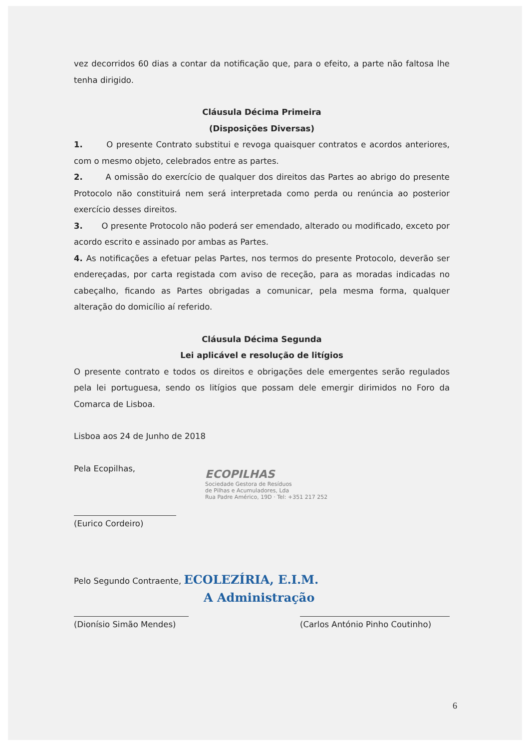vez decorridos 60 dias a contar da notificação que, para o efeito, a parte não faltosa lhe tenha dirigido.
Cláusula Décima Primeira
(Disposições Diversas)
1. O presente Contrato substitui e revoga quaisquer contratos e acordos anteriores, com o mesmo objeto, celebrados entre as partes.
2. A omissão do exercício de qualquer dos direitos das Partes ao abrigo do presente Protocolo não constituirá nem será interpretada como perda ou renúncia ao posterior exercício desses direitos.
3. O presente Protocolo não poderá ser emendado, alterado ou modificado, exceto por acordo escrito e assinado por ambas as Partes.
4. As notificações a efetuar pelas Partes, nos termos do presente Protocolo, deverão ser endereçadas, por carta registada com aviso de receção, para as moradas indicadas no cabeçalho, ficando as Partes obrigadas a comunicar, pela mesma forma, qualquer alteração do domicílio aí referido.
Cláusula Décima Segunda
Lei aplicável e resolução de litígios
O presente contrato e todos os direitos e obrigações dele emergentes serão regulados pela lei portuguesa, sendo os litígios que possam dele emergir dirimidos no Foro da Comarca de Lisboa.
Lisboa aos 24 de Junho de 2018
Pela Ecopilhas,
ECOPILHAS
Sociedade Gestora de Resíduos
de Pilhas e Acumuladores, Lda
Rua Padre Américo, 19D · Tel: +351 217 252
(Eurico Cordeiro)
Pelo Segundo Contraente, ECOLEZÍRIA, E.I.M.
A Administração
(Dionísio Simão Mendes) (Carlos António Pinho Coutinho)
6